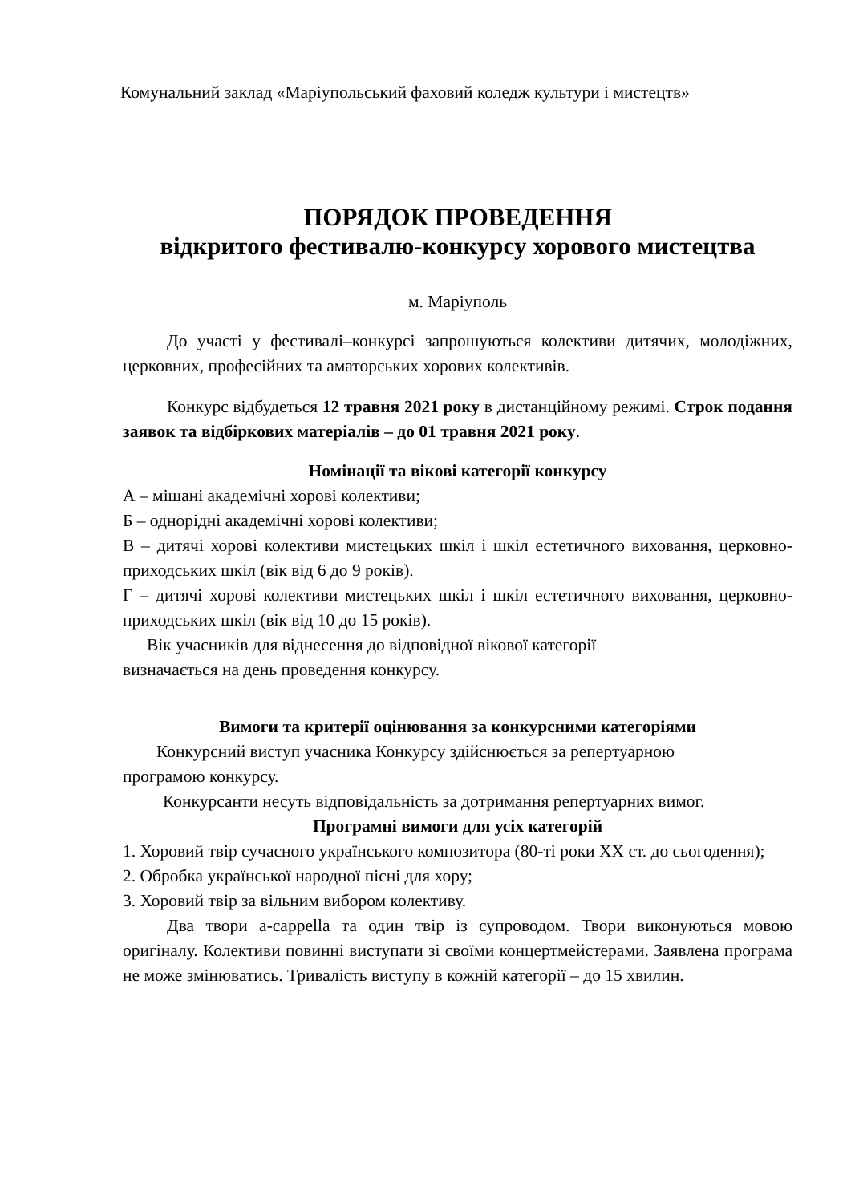Комунальний заклад «Маріупольський фаховий коледж культури і мистецтв»
ПОРЯДОК ПРОВЕДЕННЯ
відкритого фестивалю-конкурсу хорового мистецтва
м. Маріуполь
До участі у фестивалі–конкурсі запрошуються колективи дитячих, молодіжних, церковних, професійних та аматорських хорових колективів.
Конкурс відбудеться 12 травня 2021 року в дистанційному режимі. Строк подання заявок та відбіркових матеріалів – до 01 травня 2021 року.
Номінації та вікові категорії конкурсу
А – мішані академічні хорові колективи;
Б – однорідні академічні хорові колективи;
В – дитячі хорові колективи мистецьких шкіл і шкіл естетичного виховання, церковно-приходських шкіл (вік від 6 до 9 років).
Г – дитячі хорові колективи мистецьких шкіл і шкіл естетичного виховання, церковно-приходських шкіл (вік від 10 до 15 років).
Вік учасників для віднесення до відповідної вікової категорії
визначається на день проведення конкурсу.
Вимоги та критерії оцінювання за конкурсними категоріями
Конкурсний виступ учасника Конкурсу здійснюється за репертуарною
програмою конкурсу.
Конкурсанти несуть відповідальність за дотримання репертуарних вимог.
Програмні вимоги для усіх категорій
1. Хоровий твір сучасного українського композитора (80-ті роки ХХ ст. до сьогодення);
2. Обробка української народної пісні для хору;
3. Хоровий твір за вільним вибором колективу.
Два твори a-cappella та один твір із супроводом. Твори виконуються мовою оригіналу. Колективи повинні виступати зі своїми концертмейстерами. Заявлена програма не може змінюватись. Тривалість виступу в кожній категорії – до 15 хвилин.